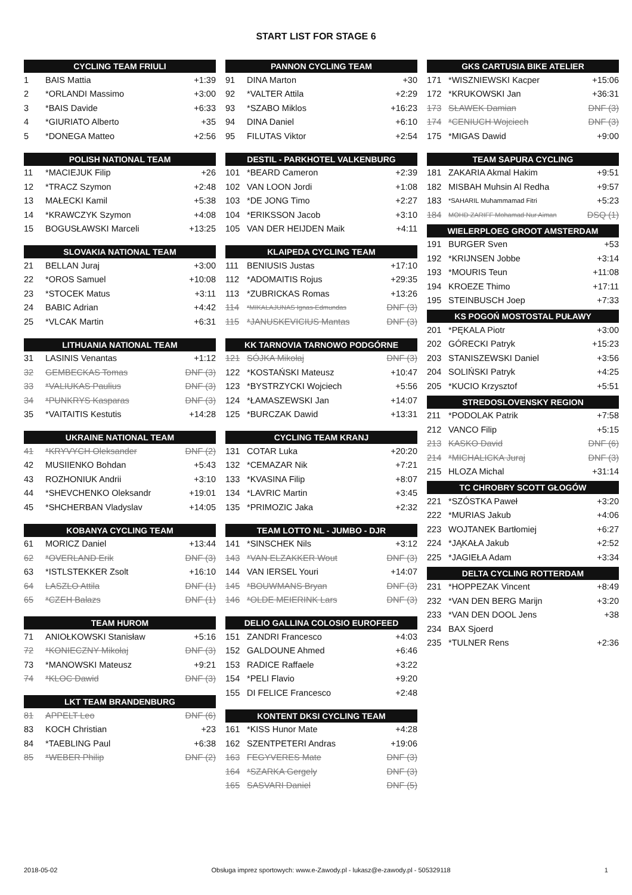START LIST FOR STAGE 6
| CYCLING TEAM FRIULI | | |
| --- | --- | --- |
| 1 | BAIS Mattia | +1:39 |
| 2 | *ORLANDI Massimo | +3:00 |
| 3 | *BAIS Davide | +6:33 |
| 4 | *GIURIATO Alberto | +35 |
| 5 | *DONEGA Matteo | +2:56 |
| POLISH NATIONAL TEAM | | |
| --- | --- | --- |
| 11 | *MACIEJUK Filip | +26 |
| 12 | *TRACZ Szymon | +2:48 |
| 13 | MAŁECKI Kamil | +5:38 |
| 14 | *KRAWCZYK Szymon | +4:08 |
| 15 | BOGUSŁAWSKI Marceli | +13:25 |
| SLOVAKIA NATIONAL TEAM | | |
| --- | --- | --- |
| 21 | BELLAN Juraj | +3:00 |
| 22 | *OROS Samuel | +10:08 |
| 23 | *STOCEK Matus | +3:11 |
| 24 | BABIC Adrian | +4:42 |
| 25 | *VLCAK Martin | +6:31 |
| LITHUANIA NATIONAL TEAM | | |
| --- | --- | --- |
| 31 | LASINIS Venantas | +1:12 |
| 32 | GEMBECKAS Tomas | DNF (3) |
| 33 | *VALIUKAS Paulius | DNF (3) |
| 34 | *PUNKRYS Kasparas | DNF (3) |
| 35 | *VAITAITIS Kestutis | +14:28 |
| UKRAINE NATIONAL TEAM | | |
| --- | --- | --- |
| 41 | *KRYVYCH Oleksander | DNF (2) |
| 42 | MUSIIENKO Bohdan | +5:43 |
| 43 | ROZHONIUK Andrii | +3:10 |
| 44 | *SHEVCHENKO Oleksandr | +19:01 |
| 45 | *SHCHERBAN Vladyslav | +14:05 |
| KOBANYA CYCLING TEAM | | |
| --- | --- | --- |
| 61 | MORICZ Daniel | +13:44 |
| 62 | *OVERLAND Erik | DNF (3) |
| 63 | *ISTLSTEKKER Zsolt | +16:10 |
| 64 | LASZLO Attila | DNF (1) |
| 65 | *CZEH Balazs | DNF (1) |
| TEAM HUROM | | |
| --- | --- | --- |
| 71 | ANIOŁKOWSKI Stanisław | +5:16 |
| 72 | *KONIECZNY Mikołaj | DNF (3) |
| 73 | *MANOWSKI Mateusz | +9:21 |
| 74 | *KLOC Dawid | DNF (3) |
| LKT TEAM BRANDENBURG | | |
| --- | --- | --- |
| 81 | APPELT Leo | DNF (6) |
| 83 | KOCH Christian | +23 |
| 84 | *TAEBLING Paul | +6:38 |
| 85 | *WEBER Philip | DNF (2) |
| PANNON CYCLING TEAM | | |
| --- | --- | --- |
| 91 | DINA Marton | +30 |
| 92 | *VALTER Attila | +2:29 |
| 93 | *SZABO Miklos | +16:23 |
| 94 | DINA Daniel | +6:10 |
| 95 | FILUTAS Viktor | +2:54 |
| DESTIL - PARKHOTEL VALKENBURG | | |
| --- | --- | --- |
| 101 | *BEARD Cameron | +2:39 |
| 102 | VAN LOON Jordi | +1:08 |
| 103 | *DE JONG Timo | +2:27 |
| 104 | *ERIKSSON Jacob | +3:10 |
| 105 | VAN DER HEIJDEN Maik | +4:11 |
| KLAIPEDA CYCLING TEAM | | |
| --- | --- | --- |
| 111 | BENIUSIS Justas | +17:10 |
| 112 | *ADOMAITIS Rojus | +29:35 |
| 113 | *ZUBRICKAS Romas | +13:26 |
| 114 | *MIKALAJUNAS Ignas-Edmundas | DNF (3) |
| 115 | *JANUSKEVICIUS Mantas | DNF (3) |
| KK TARNOVIA TARNOWO PODGÓRNE | | |
| --- | --- | --- |
| 121 | SÓJKA Mikołaj | DNF (3) |
| 122 | *KOSTAŃSKI Mateusz | +10:47 |
| 123 | *BYSTRZYCKI Wojciech | +5:56 |
| 124 | *ŁAMASZEWSKI Jan | +14:07 |
| 125 | *BURCZAK Dawid | +13:31 |
| CYCLING TEAM KRANJ | | |
| --- | --- | --- |
| 131 | COTAR Luka | +20:20 |
| 132 | *CEMAZAR Nik | +7:21 |
| 133 | *KVASINA Filip | +8:07 |
| 134 | *LAVRIC Martin | +3:45 |
| 135 | *PRIMOZIC Jaka | +2:32 |
| TEAM LOTTO NL - JUMBO - DJR | | |
| --- | --- | --- |
| 141 | *SINSCHEK Nils | +3:12 |
| 143 | *VAN ELZAKKER Wout | DNF (3) |
| 144 | VAN IERSEL Youri | +14:07 |
| 145 | *BOUWMANS Bryan | DNF (3) |
| 146 | *OLDE MEIERINK Lars | DNF (3) |
| DELIO GALLINA COLOSIO EUROFEED | | |
| --- | --- | --- |
| 151 | ZANDRI Francesco | +4:03 |
| 152 | GALDOUNE Ahmed | +6:46 |
| 153 | RADICE Raffaele | +3:22 |
| 154 | *PELI Flavio | +9:20 |
| 155 | DI FELICE Francesco | +2:48 |
| KONTENT DKSI CYCLING TEAM | | |
| --- | --- | --- |
| 161 | *KISS Hunor Mate | +4:28 |
| 162 | SZENTPETERI Andras | +19:06 |
| 163 | FEGYVERES Mate | DNF (3) |
| 164 | *SZARKA Gergely | DNF (3) |
| 165 | SASVARI Daniel | DNF (5) |
| GKS CARTUSIA BIKE ATELIER | | |
| --- | --- | --- |
| 171 | *WISZNIEWSKI Kacper | +15:06 |
| 172 | *KRUKOWSKI Jan | +36:31 |
| 173 | SŁAWEK Damian | DNF (3) |
| 174 | *CENIUCH Wojciech | DNF (3) |
| 175 | *MIGAS Dawid | +9:00 |
| TEAM SAPURA CYCLING | | |
| --- | --- | --- |
| 181 | ZAKARIA Akmal Hakim | +9:51 |
| 182 | MISBAH Muhsin Al Redha | +9:57 |
| 183 | *SAHARIL Muhammamad Fitri | +5:23 |
| 184 | MOHD ZARIFF Mohamad Nur Aiman | DSQ (1) |
| WIELERPLOEG GROOT AMSTERDAM | | |
| --- | --- | --- |
| 191 | BURGER Sven | +53 |
| 192 | *KRIJNSEN Jobbe | +3:14 |
| 193 | *MOURIS Teun | +11:08 |
| 194 | KROEZE Thimo | +17:11 |
| 195 | STEINBUSCH Joep | +7:33 |
| KS POGOŃ MOSTOSTAL PUŁAWY | | |
| --- | --- | --- |
| 201 | *PĘKALA Piotr | +3:00 |
| 202 | GÓRECKI Patryk | +15:23 |
| 203 | STANISZEWSKI Daniel | +3:56 |
| 204 | SOLIŃSKI Patryk | +4:25 |
| 205 | *KUCIO Krzysztof | +5:51 |
| STREDOSLOVENSKY REGION | | |
| --- | --- | --- |
| 211 | *PODOLAK Patrik | +7:58 |
| 212 | VANCO Filip | +5:15 |
| 213 | KASKO David | DNF (6) |
| 214 | *MICHALICKA Juraj | DNF (3) |
| 215 | HLOZA Michal | +31:14 |
| TC CHROBRY SCOTT GŁOGÓW | | |
| --- | --- | --- |
| 221 | *SZÓSTKA Paweł | +3:20 |
| 222 | *MURIAS Jakub | +4:06 |
| 223 | WOJTANEK Bartłomiej | +6:27 |
| 224 | *JĄKAŁA Jakub | +2:52 |
| 225 | *JAGIEŁA Adam | +3:34 |
| DELTA CYCLING ROTTERDAM | | |
| --- | --- | --- |
| 231 | *HOPPEZAK Vincent | +8:49 |
| 232 | *VAN DEN BERG Marijn | +3:20 |
| 233 | *VAN DEN DOOL Jens | +38 |
| 234 | BAX Sjoerd | |
| 235 | *TULNER Rens | +2:36 |
2018-05-02 Obsługa imprez sportowych: www.e-Zawody.pl - lukasz@e-zawody.pl - 505329118 1